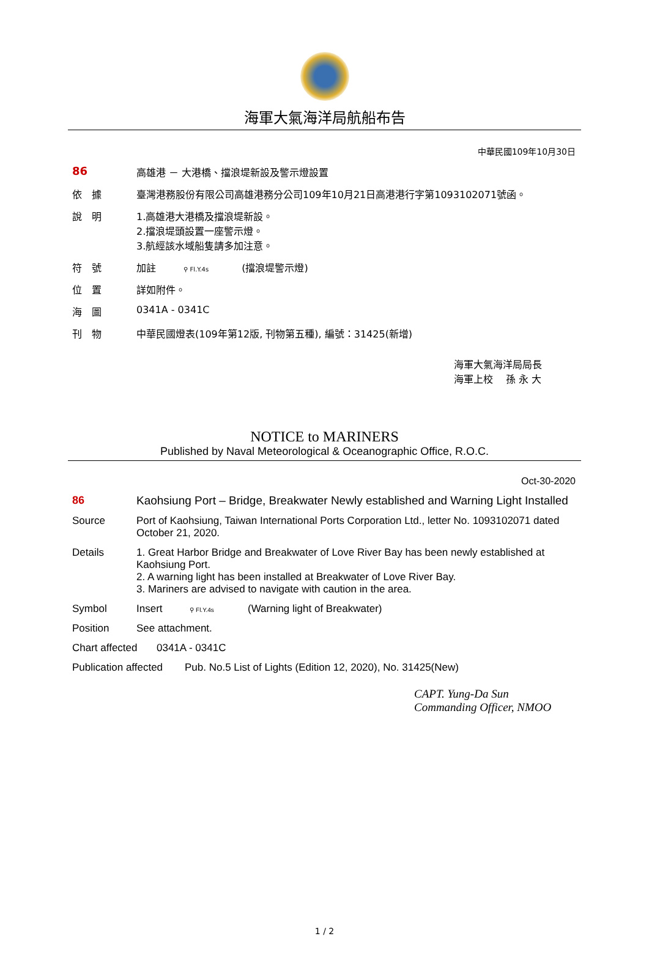海軍大氣海洋局航船布告
中華民國109年10月30日
86 高雄港 － 大港橋、擋浪堤新設及警示燈設置
依　據 臺灣港務股份有限公司高雄港務分公司109年10月21日高港港行字第1093102071號函。
說　明 1.高雄港大港橋及擋浪堤新設。
2.擋浪堤頭設置一座警示燈。
3.航經該水域船隻請多加注意。
符　號 加註 ⚲ Fl.Y.4s (擋浪堤警示燈)
位　置 詳如附件。
海　圖 0341A - 0341C
刊　物 中華民國燈表(109年第12版, 刊物第五種), 編號：31425(新增)
海軍大氣海洋局局長
海軍上校　 孫 永 大
NOTICE to MARINERS
Published by Naval Meteorological & Oceanographic Office, R.O.C.
Oct-30-2020
86 Kaohsiung Port – Bridge, Breakwater Newly established and Warning Light Installed
Source Port of Kaohsiung, Taiwan International Ports Corporation Ltd., letter No. 1093102071 dated October 21, 2020.
Details 1. Great Harbor Bridge and Breakwater of Love River Bay has been newly established at Kaohsiung Port.
2. A warning light has been installed at Breakwater of Love River Bay.
3. Mariners are advised to navigate with caution in the area.
Symbol Insert ⚲ Fl.Y.4s (Warning light of Breakwater)
Position See attachment.
Chart affected
0341A - 0341C
Publication affected
Pub. No.5 List of Lights (Edition 12, 2020), No. 31425(New)
CAPT. Yung-Da Sun
Commanding Officer, NMOO
1 / 2